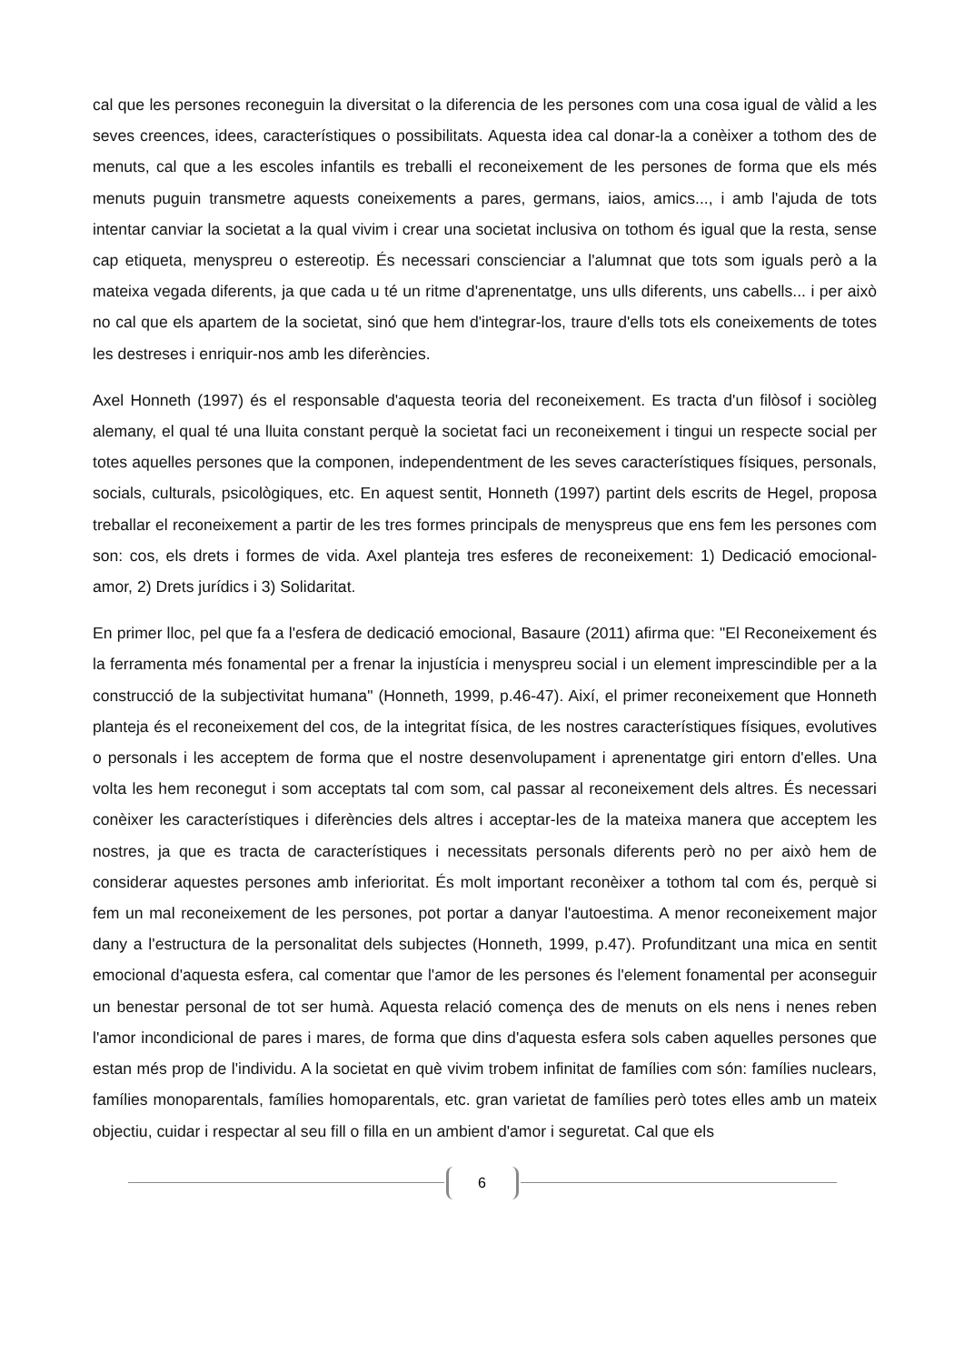cal que les persones reconeguin la diversitat o la diferencia de les persones com una cosa igual de vàlid a les seves creences, idees, característiques o possibilitats. Aquesta idea cal donar-la a conèixer a tothom des de menuts, cal que a les escoles infantils es treballi el reconeixement de les persones de forma que els més menuts puguin transmetre aquests coneixements a pares, germans, iaios, amics..., i amb l'ajuda de tots intentar canviar la societat a la qual vivim i crear una societat inclusiva on tothom és igual que la resta, sense cap etiqueta, menyspreu o estereotip. És necessari conscienciar a l'alumnat que tots som iguals però a la mateixa vegada diferents, ja que cada u té un ritme d'aprenentatge, uns ulls diferents, uns cabells... i per això no cal que els apartem de la societat, sinó que hem d'integrar-los, traure d'ells tots els coneixements de totes les destreses i enriquir-nos amb les diferències.
Axel Honneth (1997) és el responsable d'aquesta teoria del reconeixement. Es tracta d'un filòsof i sociòleg alemany, el qual té una lluita constant perquè la societat faci un reconeixement i tingui un respecte social per totes aquelles persones que la componen, independentment de les seves característiques físiques, personals, socials, culturals, psicològiques, etc. En aquest sentit, Honneth (1997) partint dels escrits de Hegel, proposa treballar el reconeixement a partir de les tres formes principals de menyspreus que ens fem les persones com son: cos, els drets i formes de vida. Axel planteja tres esferes de reconeixement: 1) Dedicació emocional-amor, 2) Drets jurídics i 3) Solidaritat.
En primer lloc, pel que fa a l'esfera de dedicació emocional, Basaure (2011) afirma que: "El Reconeixement és la ferramenta més fonamental per a frenar la injustícia i menyspreu social i un element imprescindible per a la construcció de la subjectivitat humana" (Honneth, 1999, p.46-47). Així, el primer reconeixement que Honneth planteja és el reconeixement del cos, de la integritat física, de les nostres característiques físiques, evolutives o personals i les acceptem de forma que el nostre desenvolupament i aprenentatge giri entorn d'elles. Una volta les hem reconegut i som acceptats tal com som, cal passar al reconeixement dels altres. És necessari conèixer les característiques i diferències dels altres i acceptar-les de la mateixa manera que acceptem les nostres, ja que es tracta de característiques i necessitats personals diferents però no per això hem de considerar aquestes persones amb inferioritat. És molt important reconèixer a tothom tal com és, perquè si fem un mal reconeixement de les persones, pot portar a danyar l'autoestima. A menor reconeixement major dany a l'estructura de la personalitat dels subjectes (Honneth, 1999, p.47). Profunditzant una mica en sentit emocional d'aquesta esfera, cal comentar que l'amor de les persones és l'element fonamental per aconseguir un benestar personal de tot ser humà. Aquesta relació comença des de menuts on els nens i nenes reben l'amor incondicional de pares i mares, de forma que dins d'aquesta esfera sols caben aquelles persones que estan més prop de l'individu. A la societat en què vivim trobem infinitat de famílies com són: famílies nuclears, famílies monoparentals, famílies homoparentals, etc. gran varietat de famílies però totes elles amb un mateix objectiu, cuidar i respectar al seu fill o filla en un ambient d'amor i seguretat. Cal que els
6